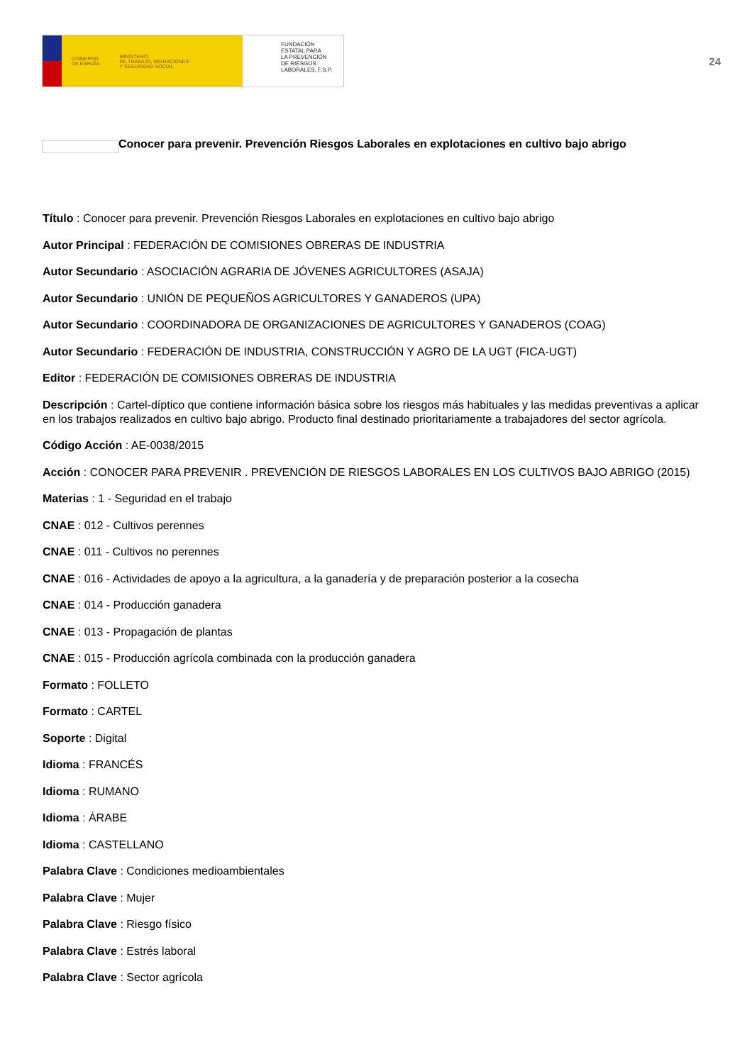GOBIERNO
DE ESPAÑA MINISTERIO
DE TRABAJO, MIGRACIONES
Y SEGURIDAD SOCIAL
FUNDACIÓN
ESTATAL PARA
LA PREVENCIÓN
DE RIESGOS
LABORALES, F.S.P.
24
Conocer para prevenir. Prevención Riesgos Laborales en explotaciones en cultivo bajo abrigo
Título : Conocer para prevenir. Prevención Riesgos Laborales en explotaciones en cultivo bajo abrigo
Autor Principal : FEDERACIÓN DE COMISIONES OBRERAS DE INDUSTRIA
Autor Secundario : ASOCIACIÓN AGRARIA DE JÓVENES AGRICULTORES (ASAJA)
Autor Secundario : UNIÓN DE PEQUEÑOS AGRICULTORES Y GANADEROS (UPA)
Autor Secundario : COORDINADORA DE ORGANIZACIONES DE AGRICULTORES Y GANADEROS (COAG)
Autor Secundario : FEDERACIÓN DE INDUSTRIA, CONSTRUCCIÓN Y AGRO DE LA UGT (FICA-UGT)
Editor : FEDERACIÓN DE COMISIONES OBRERAS DE INDUSTRIA
Descripción : Cartel-díptico que contiene información básica sobre los riesgos más habituales y las medidas preventivas a aplicar en los trabajos realizados en cultivo bajo abrigo. Producto final destinado prioritariamente a trabajadores del sector agrícola.
Código Acción : AE-0038/2015
Acción : CONOCER PARA PREVENIR . PREVENCIÓN DE RIESGOS LABORALES EN LOS CULTIVOS BAJO ABRIGO (2015)
Materias : 1 - Seguridad en el trabajo
CNAE : 012 - Cultivos perennes
CNAE : 011 - Cultivos no perennes
CNAE : 016 - Actividades de apoyo a la agricultura, a la ganadería y de preparación posterior a la cosecha
CNAE : 014 - Producción ganadera
CNAE : 013 - Propagación de plantas
CNAE : 015 - Producción agrícola combinada con la producción ganadera
Formato : FOLLETO
Formato : CARTEL
Soporte : Digital
Idioma : FRANCÉS
Idioma : RUMANO
Idioma : ÁRABE
Idioma : CASTELLANO
Palabra Clave : Condiciones medioambientales
Palabra Clave : Mujer
Palabra Clave : Riesgo físico
Palabra Clave : Estrés laboral
Palabra Clave : Sector agrícola